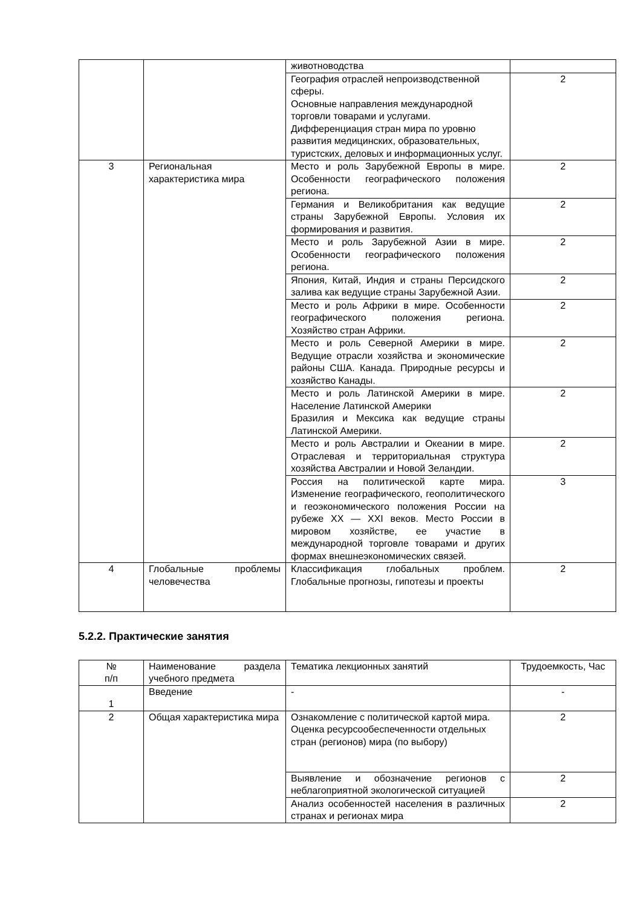| | | животноводства | |
| | | География отраслей непроизводственной сферы. Основные направления международной торговли товарами и услугами. Дифференциация стран мира по уровню развития медицинских, образовательных, туристских, деловых и информационных услуг. | 2 |
| 3 | Региональная характеристика мира | Место и роль Зарубежной Европы в мире. Особенности географического положения региона. | 2 |
| | | Германия и Великобритания как ведущие страны Зарубежной Европы. Условия их формирования и развития. | 2 |
| | | Место и роль Зарубежной Азии в мире. Особенности географического положения региона. | 2 |
| | | Япония, Китай, Индия и страны Персидского залива как ведущие страны Зарубежной Азии. | 2 |
| | | Место и роль Африки в мире. Особенности географического положения региона. Хозяйство стран Африки. | 2 |
| | | Место и роль Северной Америки в мире. Ведущие отрасли хозяйства и экономические районы США. Канада. Природные ресурсы и хозяйство Канады. | 2 |
| | | Место и роль Латинской Америки в мире. Население Латинской Америки Бразилия и Мексика как ведущие страны Латинской Америки. | 2 |
| | | Место и роль Австралии и Океании в мире. Отраслевая и территориальная структура хозяйства Австралии и Новой Зеландии. | 2 |
| | | Россия на политической карте мира. Изменение географического, геополитического и геоэкономического положения России на рубеже XX — XXI веков. Место России в мировом хозяйстве, ее участие в международной торговле товарами и других формах внешнеэкономических связей. | 3 |
| 4 | Глобальные проблемы человечества | Классификация глобальных проблем. Глобальные прогнозы, гипотезы и проекты | 2 |
5.2.2. Практические занятия
| № п/п | Наименование раздела учебного предмета | Тематика лекционных занятий | Трудоемкость, Час |
| --- | --- | --- | --- |
| 1 | Введение | - | - |
| 2 | Общая характеристика мира | Ознакомление с политической картой мира. Оценка ресурсообеспеченности отдельных стран (регионов) мира (по выбору) | 2 |
| | | Выявление и обозначение регионов с неблагоприятной экологической ситуацией | 2 |
| | | Анализ особенностей населения в различных странах и регионах мира | 2 |